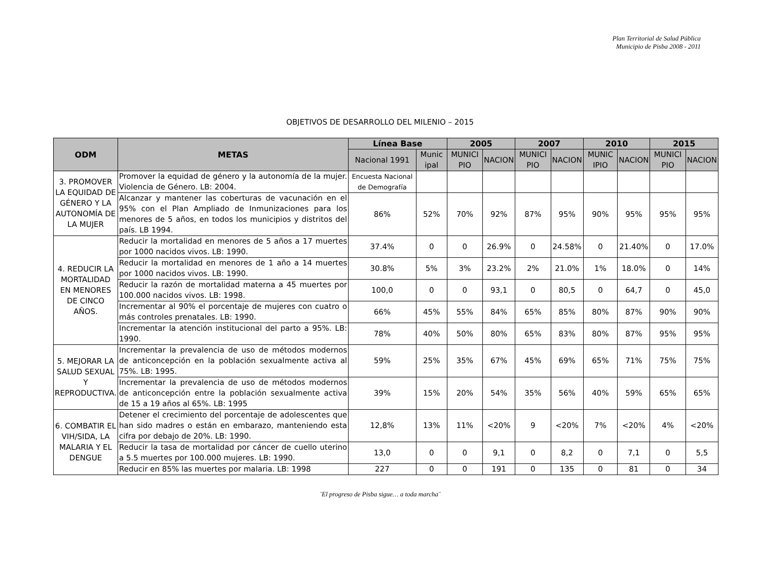Plan Territorial de Salud Pública
Municipio de Pisba 2008 - 2011
OBJETIVOS DE DESARROLLO DEL MILENIO – 2015
| ODM | METAS | Línea Base | | 2005 | | 2007 | | 2010 | | 2015 | |
| --- | --- | --- | --- | --- | --- | --- | --- | --- | --- | --- | --- |
| | | Nacional 1991 | Munic ipal | MUNICI PIO | NACION | MUNICI PIO | NACION | MUNIC IPIO | NACION | MUNICI PIO | NACION |
| 3. PROMOVER LA EQUIDAD DE GÉNERO Y LA AUTONOMÍA DE LA MUJER | Promover la equidad de género y la autonomía de la mujer. Violencia de Género. LB: 2004. | Encuesta Nacional de Demografía | | | | | | | | | |
| | Alcanzar y mantener las coberturas de vacunación en el 95% con el Plan Ampliado de Inmunizaciones para los menores de 5 años, en todos los municipios y distritos del país. LB 1994. | 86% | 52% | 70% | 92% | 87% | 95% | 90% | 95% | 95% | 95% |
| 4. REDUCIR LA MORTALIDAD EN MENORES DE CINCO AÑOS. | Reducir la mortalidad en menores de 5 años a 17 muertes por 1000 nacidos vivos. LB: 1990. | 37.4% | 0 | 0 | 26.9% | 0 | 24.58% | 0 | 21.40% | 0 | 17.0% |
| | Reducir la mortalidad en menores de 1 año a 14 muertes por 1000 nacidos vivos. LB: 1990. | 30.8% | 5% | 3% | 23.2% | 2% | 21.0% | 1% | 18.0% | 0 | 14% |
| | Reducir la razón de mortalidad materna a 45 muertes por 100.000 nacidos vivos. LB: 1998. | 100,0 | 0 | 0 | 93,1 | 0 | 80,5 | 0 | 64,7 | 0 | 45,0 |
| | Incrementar al 90% el porcentaje de mujeres con cuatro o más controles prenatales. LB: 1990. | 66% | 45% | 55% | 84% | 65% | 85% | 80% | 87% | 90% | 90% |
| | Incrementar la atención institucional del parto a 95%. LB: 1990. | 78% | 40% | 50% | 80% | 65% | 83% | 80% | 87% | 95% | 95% |
| 5. MEJORAR LA SALUD SEXUAL Y REPRODUCTIVA. | Incrementar la prevalencia de uso de métodos modernos de anticoncepción en la población sexualmente activa al 75%. LB: 1995. | 59% | 25% | 35% | 67% | 45% | 69% | 65% | 71% | 75% | 75% |
| | Incrementar la prevalencia de uso de métodos modernos de anticoncepción entre la población sexualmente activa de 15 a 19 años al 65%. LB: 1995 | 39% | 15% | 20% | 54% | 35% | 56% | 40% | 59% | 65% | 65% |
| 6. COMBATIR EL VIH/SIDA, LA MALARIA Y EL DENGUE | Detener el crecimiento del porcentaje de adolescentes que han sido madres o están en embarazo, manteniendo esta cifra por debajo de 20%. LB: 1990. | 12,8% | 13% | 11% | <20% | 9 | <20% | 7% | <20% | 4% | <20% |
| | Reducir la tasa de mortalidad por cáncer de cuello uterino a 5.5 muertes por 100.000 mujeres. LB: 1990. | 13,0 | 0 | 0 | 9,1 | 0 | 8,2 | 0 | 7,1 | 0 | 5,5 |
| | Reducir en 85% las muertes por malaria. LB: 1998 | 227 | 0 | 0 | 191 | 0 | 135 | 0 | 81 | 0 | 34 |
¨El progreso de Pisba sigue… a toda marcha¨